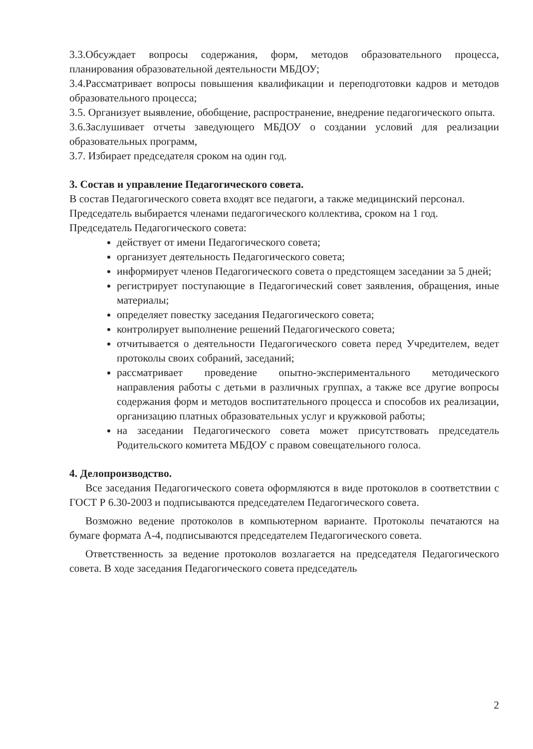3.3.Обсуждает вопросы содержания, форм, методов образовательного процесса, планирования образовательной деятельности МБДОУ;
3.4.Рассматривает вопросы повышения квалификации и переподготовки кадров и методов образовательного процесса;
3.5. Организует выявление, обобщение, распространение, внедрение педагогического опыта.
3.6.Заслушивает отчеты заведующего МБДОУ о создании условий для реализации образовательных программ,
3.7. Избирает председателя сроком на один год.
3. Состав и управление Педагогического совета.
В состав Педагогического совета входят все педагоги, а также медицинский персонал.
Председатель выбирается членами педагогического коллектива, сроком на 1 год.
Председатель Педагогического совета:
действует от имени Педагогического совета;
организует деятельность Педагогического совета;
информирует членов Педагогического совета о предстоящем заседании за 5 дней;
регистрирует поступающие в Педагогический совет заявления, обращения, иные материалы;
определяет повестку заседания Педагогического совета;
контролирует выполнение решений Педагогического совета;
отчитывается о деятельности Педагогического совета перед Учредителем, ведет протоколы своих собраний, заседаний;
рассматривает проведение опытно-экспериментального методического направления работы с детьми в различных группах, а также все другие вопросы содержания форм и методов воспитательного процесса и способов их реализации, организацию платных образовательных услуг и кружковой работы;
на заседании Педагогического совета может присутствовать председатель Родительского комитета МБДОУ с правом совещательного голоса.
4. Делопроизводство.
Все заседания Педагогического совета оформляются в виде протоколов в соответствии с ГОСТ Р 6.30-2003 и подписываются председателем Педагогического совета.
Возможно ведение протоколов в компьютерном варианте. Протоколы печатаются на бумаге формата А-4, подписываются председателем Педагогического совета.
Ответственность за ведение протоколов возлагается на председателя Педагогического совета. В ходе заседания Педагогического совета председатель
2